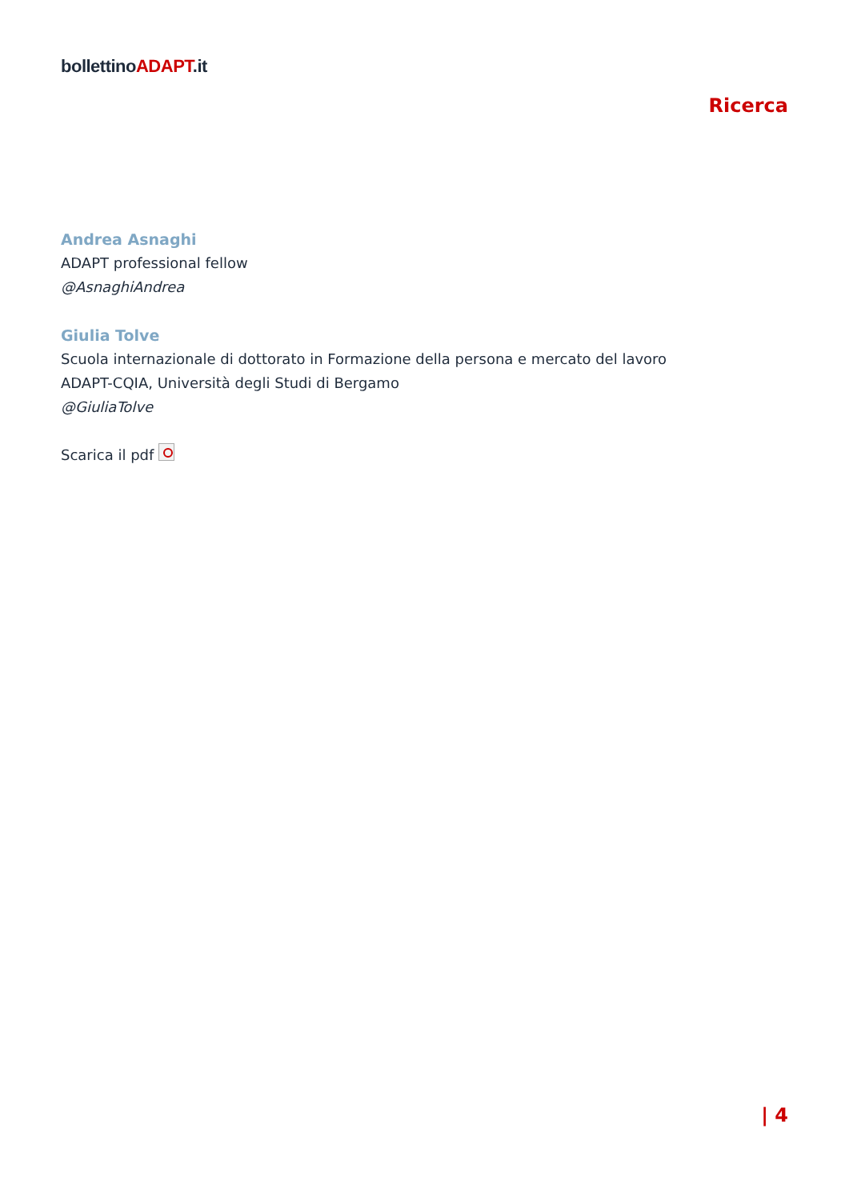bollettinoADAPT.it
Ricerca
Andrea Asnaghi
ADAPT professional fellow
@AsnaghiAndrea
Giulia Tolve
Scuola internazionale di dottorato in Formazione della persona e mercato del lavoro
ADAPT-CQIA, Università degli Studi di Bergamo
@GiuliaTolve
Scarica il pdf
| 4